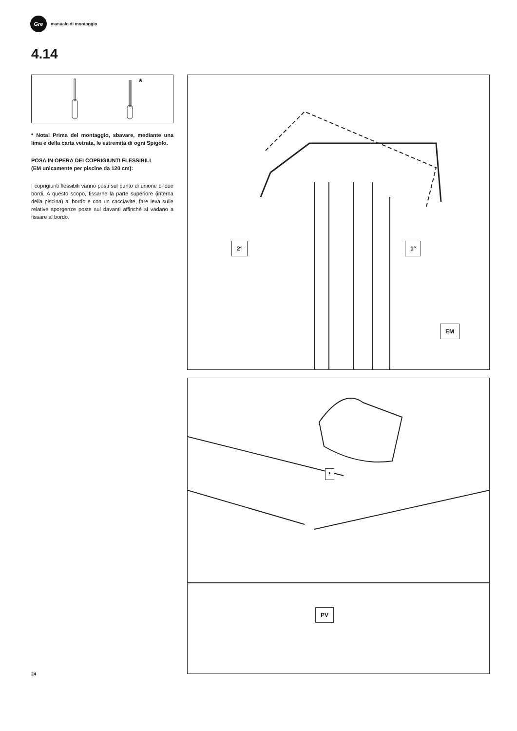Gre
manuale di montaggio
4.14
*
* Nota! Prima del montaggio, sbavare, mediante una lima e della carta vetrata, le estremità di ogni Spigolo.
POSA IN OPERA DEI COPRIGIUNTI FLESSIBILI
(EM unicamente per piscine da 120 cm):
I coprigiunti flessibili vanno posti sul punto di unione di due bordi. A questo scopo, fissarne la parte superiore (interna della piscina) al bordo e con un cacciavite, fare leva sulle relative sporgenze poste sul davanti affinché si vadano a fissare al bordo.
2° 1°
EM
*
PV
24